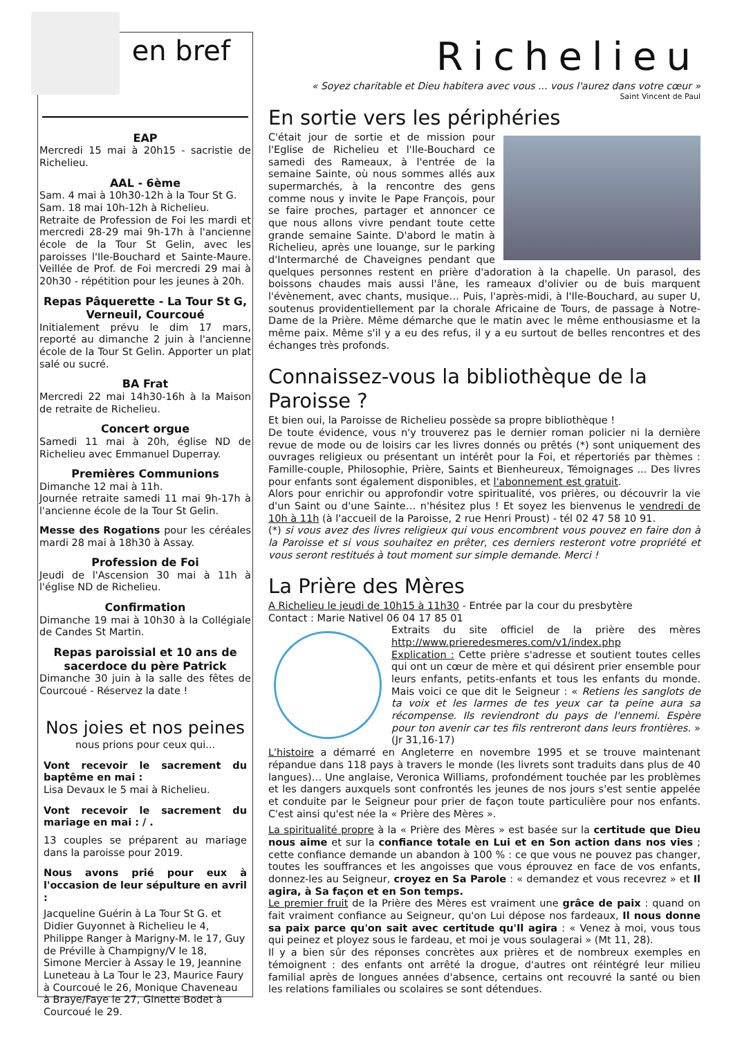en bref
EAP
Mercredi 15 mai à 20h15 - sacristie de Richelieu.
AAL - 6ème
Sam. 4 mai à 10h30-12h à la Tour St G.
Sam. 18 mai 10h-12h à Richelieu.
Retraite de Profession de Foi les mardi et mercredi 28-29 mai 9h-17h à l'ancienne école de la Tour St Gelin, avec les paroisses l'Ile-Bouchard et Sainte-Maure. Veillée de Prof. de Foi mercredi 29 mai à 20h30 - répétition pour les jeunes à 20h.
Repas Pâquerette - La Tour St G, Verneuil, Courcoué
Initialement prévu le dim 17 mars, reporté au dimanche 2 juin à l'ancienne école de la Tour St Gelin. Apporter un plat salé ou sucré.
BA Frat
Mercredi 22 mai 14h30-16h à la Maison de retraite de Richelieu.
Concert orgue
Samedi 11 mai à 20h, église ND de Richelieu avec Emmanuel Duperray.
Premières Communions
Dimanche 12 mai à 11h.
Journée retraite samedi 11 mai 9h-17h à l'ancienne école de la Tour St Gelin.
Messe des Rogations pour les céréales mardi 28 mai à 18h30 à Assay.
Profession de Foi
Jeudi de l'Ascension 30 mai à 11h à l'église ND de Richelieu.
Confirmation
Dimanche 19 mai à 10h30 à la Collégiale de Candes St Martin.
Repas paroissial et 10 ans de sacerdoce du père Patrick
Dimanche 30 juin à la salle des fêtes de Courcoué - Réservez la date !
Nos joies et nos peines
nous prions pour ceux qui...
Vont recevoir le sacrement du baptême en mai :
Lisa Devaux le 5 mai à Richelieu.
Vont recevoir le sacrement du mariage en mai : / .
13 couples se préparent au mariage dans la paroisse pour 2019.
Nous avons prié pour eux à l'occasion de leur sépulture en avril :
Jacqueline Guérin à La Tour St G. et Didier Guyonnet à Richelieu le 4, Philippe Ranger à Marigny-M. le 17, Guy de Préville à Champigny/V le 18, Simone Mercier à Assay le 19, Jeannine Luneteau à La Tour le 23, Maurice Faury à Courcoué le 26, Monique Chaveneau à Braye/Faye le 27, Ginette Bodet à Courcoué le 29.
Richelieu
« Soyez charitable et Dieu habitera avec vous ... vous l'aurez dans votre cœur »
Saint Vincent de Paul
En sortie vers les périphéries
C'était jour de sortie et de mission pour l'Eglise de Richelieu et l'Ile-Bouchard ce samedi des Rameaux, à l'entrée de la semaine Sainte, où nous sommes allés aux supermarchés, à la rencontre des gens comme nous y invite le Pape François, pour se faire proches, partager et annoncer ce que nous allons vivre pendant toute cette grande semaine Sainte. D'abord le matin à Richelieu, après une louange, sur le parking d'Intermarché de Chaveignes pendant que quelques personnes restent en prière d'adoration à la chapelle. Un parasol, des boissons chaudes mais aussi l'âne, les rameaux d'olivier ou de buis marquent l'évènement, avec chants, musique… Puis, l'après-midi, à l'Ile-Bouchard, au super U, soutenus providentiellement par la chorale Africaine de Tours, de passage à Notre- Dame de la Prière. Même démarche que le matin avec le même enthousiasme et la même paix. Même s'il y a eu des refus, il y a eu surtout de belles rencontres et des échanges très profonds.
Connaissez-vous la bibliothèque de la Paroisse ?
Et bien oui, la Paroisse de Richelieu possède sa propre bibliothèque !
De toute évidence, vous n'y trouverez pas le dernier roman policier ni la dernière revue de mode ou de loisirs car les livres donnés ou prêtés (*) sont uniquement des ouvrages religieux ou présentant un intérêt pour la Foi, et répertoriés par thèmes : Famille-couple, Philosophie, Prière, Saints et Bienheureux, Témoignages ... Des livres pour enfants sont également disponibles, et l'abonnement est gratuit.
Alors pour enrichir ou approfondir votre spiritualité, vos prières, ou découvrir la vie d'un Saint ou d'une Sainte… n'hésitez plus ! Et soyez les bienvenus le vendredi de 10h à 11h (à l'accueil de la Paroisse, 2 rue Henri Proust) - tél 02 47 58 10 91.
(*) si vous avez des livres religieux qui vous encombrent vous pouvez en faire don à la Paroisse et si vous souhaitez en prêter, ces derniers resteront votre propriété et vous seront restitués à tout moment sur simple demande. Merci !
La Prière des Mères
A Richelieu le jeudi de 10h15 à 11h30 - Entrée par la cour du presbytère
Contact : Marie Nativel 06 04 17 85 01
Extraits du site officiel de la prière des mères http://www.prieredesmeres.com/v1/index.php
Explication : Cette prière s'adresse et soutient toutes celles qui ont un cœur de mère et qui désirent prier ensemble pour leurs enfants, petits-enfants et tous les enfants du monde. Mais voici ce que dit le Seigneur : « Retiens les sanglots de ta voix et les larmes de tes yeux car ta peine aura sa récompense. Ils reviendront du pays de l'ennemi. Espère pour ton avenir car tes fils rentreront dans leurs frontières. » (Jr 31,16-17)
L'histoire a démarré en Angleterre en novembre 1995 et se trouve maintenant répandue dans 118 pays à travers le monde (les livrets sont traduits dans plus de 40 langues)… Une anglaise, Veronica Williams, profondément touchée par les problèmes et les dangers auxquels sont confrontés les jeunes de nos jours s'est sentie appelée et conduite par le Seigneur pour prier de façon toute particulière pour nos enfants. C'est ainsi qu'est née la « Prière des Mères ».
La spiritualité propre à la « Prière des Mères » est basée sur la certitude que Dieu nous aime et sur la confiance totale en Lui et en Son action dans nos vies ; cette confiance demande un abandon à 100 % : ce que vous ne pouvez pas changer, toutes les souffrances et les angoisses que vous éprouvez en face de vos enfants, donnez-les au Seigneur, croyez en Sa Parole : « demandez et vous recevrez » et Il agira, à Sa façon et en Son temps.
Le premier fruit de la Prière des Mères est vraiment une grâce de paix : quand on fait vraiment confiance au Seigneur, qu'on Lui dépose nos fardeaux, Il nous donne sa paix parce qu'on sait avec certitude qu'Il agira : « Venez à moi, vous tous qui peinez et ployez sous le fardeau, et moi je vous soulagerai » (Mt 11, 28).
Il y a bien sûr des réponses concrètes aux prières et de nombreux exemples en témoignent : des enfants ont arrêté la drogue, d'autres ont réintégré leur milieu familial après de longues années d'absence, certains ont recouvré la santé ou bien les relations familiales ou scolaires se sont détendues.